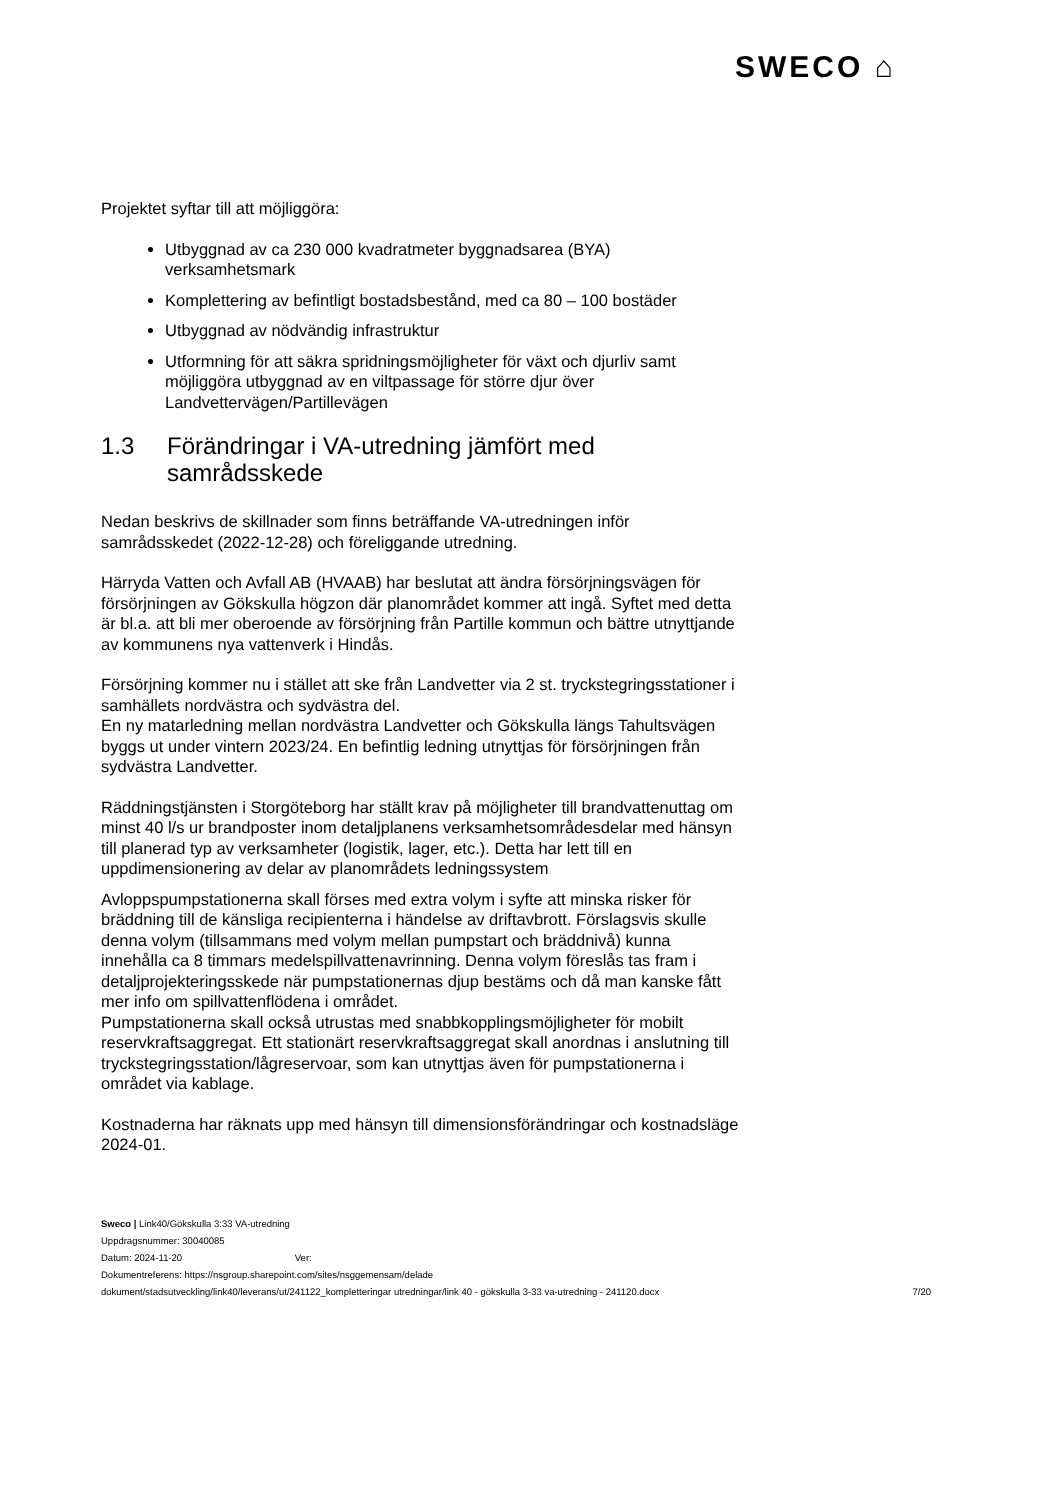SWECO ⌂
Projektet syftar till att möjliggöra:
Utbyggnad av ca 230 000 kvadratmeter byggnadsarea (BYA) verksamhetsmark
Komplettering av befintligt bostadsbestånd, med ca 80 – 100 bostäder
Utbyggnad av nödvändig infrastruktur
Utformning för att säkra spridningsmöjligheter för växt och djurliv samt möjliggöra utbyggnad av en viltpassage för större djur över Landvettervägen/Partillevägen
1.3 Förändringar i VA-utredning jämfört med samrådsskede
Nedan beskrivs de skillnader som finns beträffande VA-utredningen inför samrådsskedet (2022-12-28) och föreliggande utredning.
Härryda Vatten och Avfall AB (HVAAB) har beslutat att ändra försörjningsvägen för försörjningen av Gökskulla högzon där planområdet kommer att ingå. Syftet med detta är bl.a. att bli mer oberoende av försörjning från Partille kommun och bättre utnyttjande av kommunens nya vattenverk i Hindås.
Försörjning kommer nu i stället att ske från Landvetter via 2 st. tryckstegringsstationer i samhällets nordvästra och sydvästra del.
En ny matarledning mellan nordvästra Landvetter och Gökskulla längs Tahultsvägen byggs ut under vintern 2023/24. En befintlig ledning utnyttjas för försörjningen från sydvästra Landvetter.
Räddningstjänsten i Storgöteborg har ställt krav på möjligheter till brandvattenuttag om minst 40 l/s ur brandposter inom detaljplanens verksamhetsområdesdelar med hänsyn till planerad typ av verksamheter (logistik, lager, etc.). Detta har lett till en uppdimensionering av delar av planområdets ledningssystem
Avloppspumpstationerna skall förses med extra volym i syfte att minska risker för bräddning till de känsliga recipienterna i händelse av driftavbrott. Förslagsvis skulle denna volym (tillsammans med volym mellan pumpstart och bräddnivå) kunna innehålla ca 8 timmars medelspillvattenavrinning. Denna volym föreslås tas fram i detaljprojekteringsskede när pumpstationernas djup bestäms och då man kanske fått mer info om spillvattenflödena i området.
Pumpstationerna skall också utrustas med snabbkopplingsmöjligheter för mobilt reservkraftsaggregat. Ett stationärt reservkraftsaggregat skall anordnas i anslutning till tryckstegringsstation/lågreservoar, som kan utnyttjas även för pumpstationerna i området via kablage.
Kostnaderna har räknats upp med hänsyn till dimensionsförändringar och kostnadsläge 2024-01.
Sweco | Link40/Gökskulla 3:33 VA-utredning
Uppdragsnummer: 30040085
Datum: 2024-11-20 Ver:
Dokumentreferens: https://nsgroup.sharepoint.com/sites/nsggemensam/delade
dokument/stadsutveckling/link40/leverans/ut/241122_kompletteringar utredningar/link 40 - gökskulla 3-33 va-utredning - 241120.docx
7/20